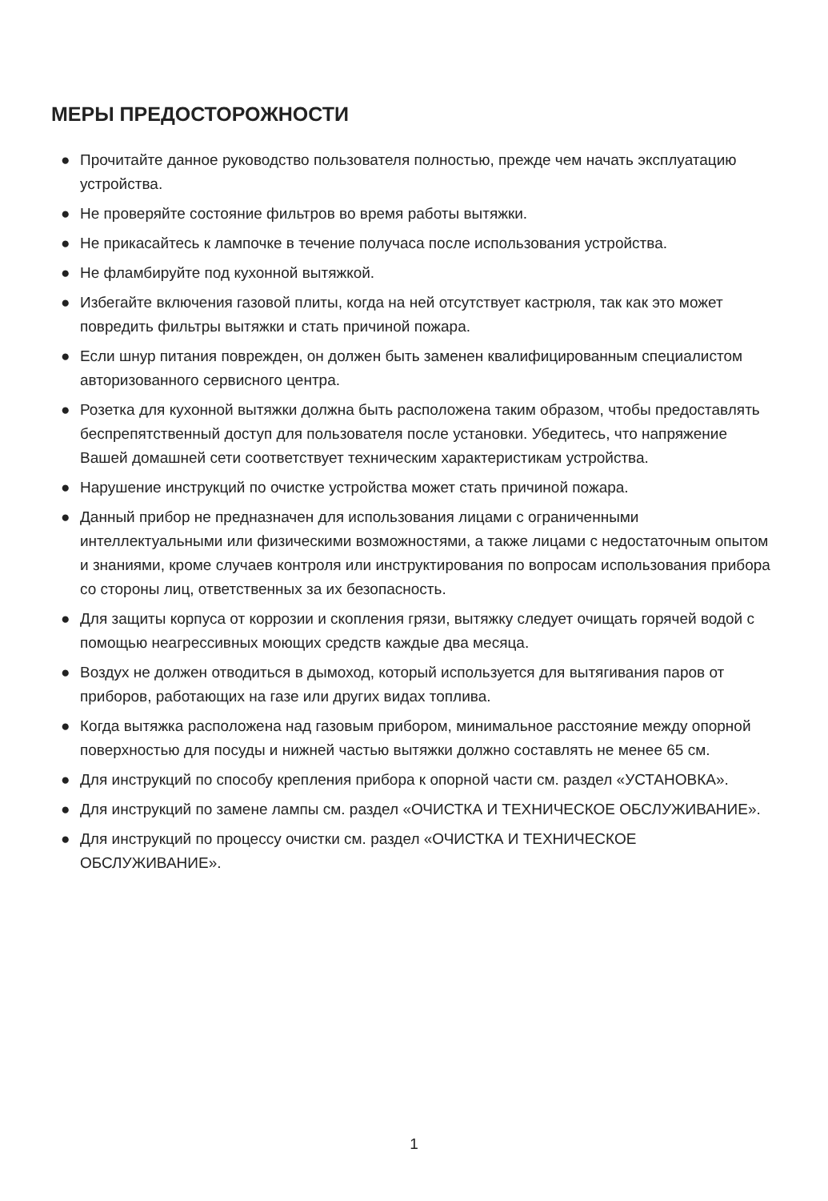МЕРЫ ПРЕДОСТОРОЖНОСТИ
● Прочитайте данное руководство пользователя полностью, прежде чем начать эксплуатацию устройства.
● Не проверяйте состояние фильтров во время работы вытяжки.
● Не прикасайтесь к лампочке в течение получаса после использования устройства.
● Не фламбируйте под кухонной вытяжкой.
● Избегайте включения газовой плиты, когда на ней отсутствует кастрюля, так как это может повредить фильтры вытяжки и стать причиной пожара.
● Если шнур питания поврежден, он должен быть заменен квалифицированным специалистом авторизованного сервисного центра.
● Розетка для кухонной вытяжки должна быть расположена таким образом, чтобы предоставлять беспрепятственный доступ для пользователя после установки. Убедитесь, что напряжение Вашей домашней сети соответствует техническим характеристикам устройства.
● Нарушение инструкций по очистке устройства может стать причиной пожара.
● Данный прибор не предназначен для использования лицами с ограниченными интеллектуальными или физическими возможностями, а также лицами с недостаточным опытом и знаниями, кроме случаев контроля или инструктирования по вопросам использования прибора со стороны лиц, ответственных за их безопасность.
● Для защиты корпуса от коррозии и скопления грязи, вытяжку следует очищать горячей водой с помощью неагрессивных моющих средств каждые два месяца.
● Воздух не должен отводиться в дымоход, который используется для вытягивания паров от приборов, работающих на газе или других видах топлива.
● Когда вытяжка расположена над газовым прибором, минимальное расстояние между опорной поверхностью для посуды и нижней частью вытяжки должно составлять не менее 65 см.
● Для инструкций по способу крепления прибора к опорной части см. раздел «УСТАНОВКА».
● Для инструкций по замене лампы см. раздел «ОЧИСТКА И ТЕХНИЧЕСКОЕ ОБСЛУЖИВАНИЕ».
● Для инструкций по процессу очистки см. раздел «ОЧИСТКА И ТЕХНИЧЕСКОЕ ОБСЛУЖИВАНИЕ».
1